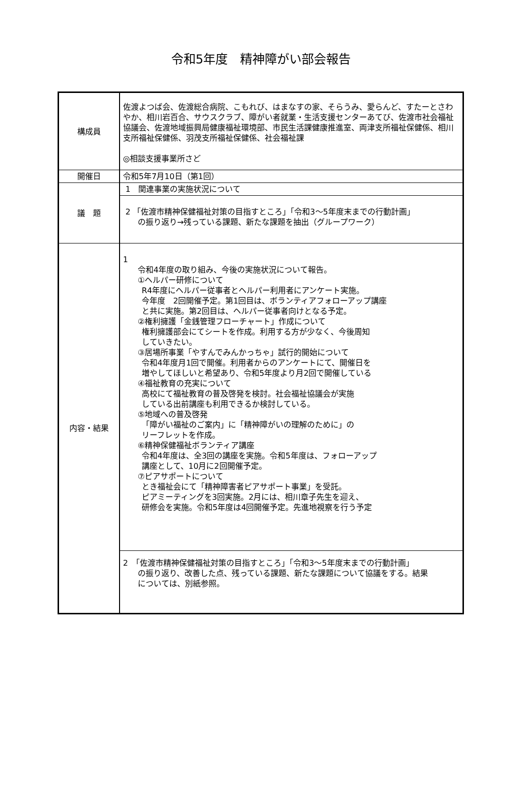令和5年度　精神障がい部会報告
| 構成員 | 佐渡よつば会、佐渡総合病院、こもれび、はまなすの家、そらうみ、愛らんど、すたーとさわやか、相川岩百合、サウスクラブ、障がい者就業・生活支援センターあてび、佐渡市社会福祉協議会、佐渡地域振興局健康福祉環境部、市民生活課健康推進室、両津支所福祉保健係、相川支所福祉保健係、羽茂支所福祉保健係、社会福祉課 ◎相談支援事業所さど |
| 開催日 | 令和5年7月10日（第1回） |
| 議 題 | 1 関連事業の実施状況について |
| | 2 「佐渡市精神保健福祉対策の目指すところ」「令和3～5年度末までの行動計画」 の振り返り→残っている課題、新たな課題を抽出（グループワーク） |
| 内容・結果 | 1 令和4年度の取り組み、今後の実施状況について報告。 ①ヘルパー研修について R4年度にヘルパー従事者とヘルパー利用者にアンケート実施。 今年度 2回開催予定。第1回目は、ボランティアフォローアップ講座 と共に実施。第2回目は、ヘルパー従事者向けとなる予定。 ②権利擁護「金銭管理フローチャート」作成について 権利擁護部会にてシートを作成。利用する方が少なく、今後周知 していきたい。 ③居場所事業「やすんでみんかっちゃ」試行的開始について 令和4年度月1回で開催。利用者からのアンケートにて、開催日を 増やしてほしいと希望あり、令和5年度より月2回で開催している ④福祉教育の充実について 高校にて福祉教育の普及啓発を検討。社会福祉協議会が実施 している出前講座も利用できるか検討している。 ⑤地域への普及啓発 「障がい福祉のご案内」に「精神障がいの理解のために」の リーフレットを作成。 ⑥精神保健福祉ボランティア講座 令和4年度は、全3回の講座を実施。令和5年度は、フォローアップ 講座として、10月に2回開催予定。 ⑦ピアサポートについて とき福祉会にて「精神障害者ピアサポート事業」を受託。 ピアミーティングを3回実施。2月には、相川章子先生を迎え、 研修会を実施。令和5年度は4回開催予定。先進地視察を行う予定 |
| | 2 「佐渡市精神保健福祉対策の目指すところ」「令和3～5年度末までの行動計画」 の振り返り、改善した点、残っている課題、新たな課題について協議をする。結果 については、別紙参照。 |